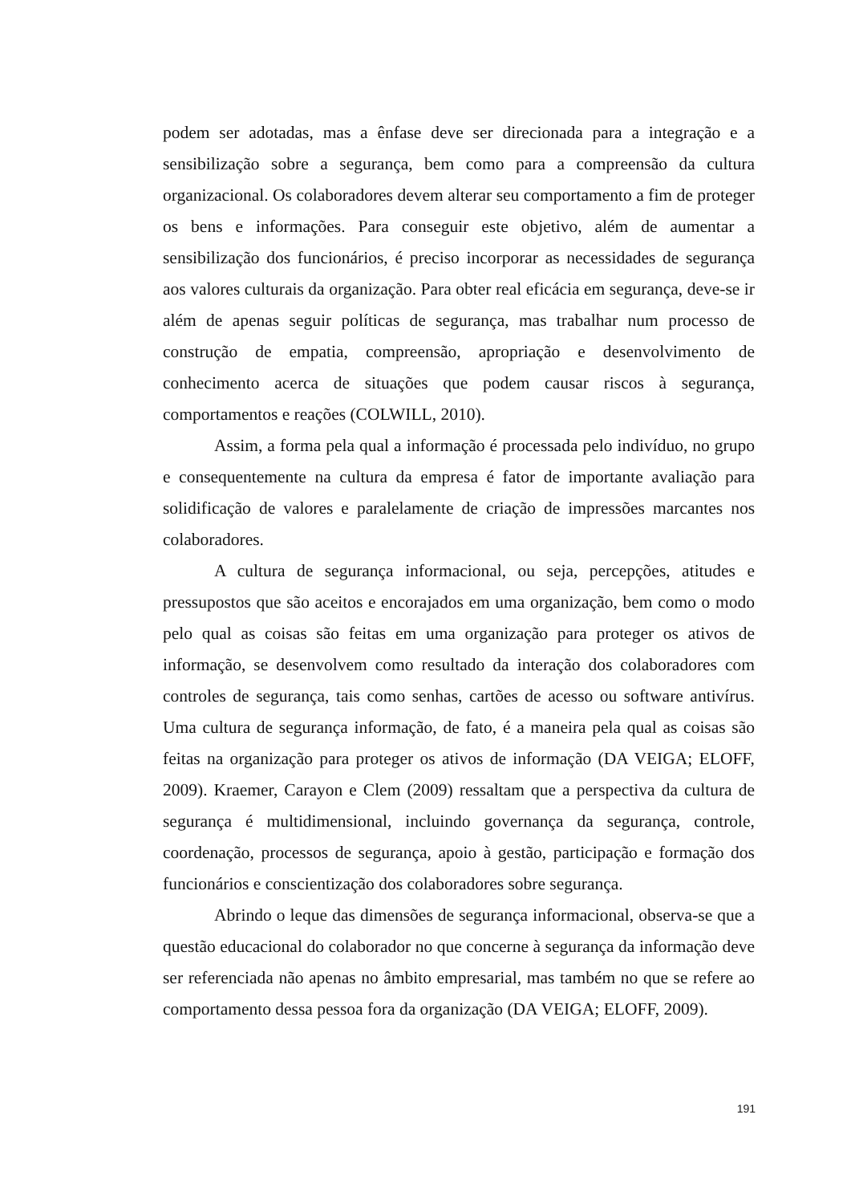podem ser adotadas, mas a ênfase deve ser direcionada para a integração e a sensibilização sobre a segurança, bem como para a compreensão da cultura organizacional. Os colaboradores devem alterar seu comportamento a fim de proteger os bens e informações. Para conseguir este objetivo, além de aumentar a sensibilização dos funcionários, é preciso incorporar as necessidades de segurança aos valores culturais da organização. Para obter real eficácia em segurança, deve-se ir além de apenas seguir políticas de segurança, mas trabalhar num processo de construção de empatia, compreensão, apropriação e desenvolvimento de conhecimento acerca de situações que podem causar riscos à segurança, comportamentos e reações (COLWILL, 2010).
Assim, a forma pela qual a informação é processada pelo indivíduo, no grupo e consequentemente na cultura da empresa é fator de importante avaliação para solidificação de valores e paralelamente de criação de impressões marcantes nos colaboradores.
A cultura de segurança informacional, ou seja, percepções, atitudes e pressupostos que são aceitos e encorajados em uma organização, bem como o modo pelo qual as coisas são feitas em uma organização para proteger os ativos de informação, se desenvolvem como resultado da interação dos colaboradores com controles de segurança, tais como senhas, cartões de acesso ou software antivírus. Uma cultura de segurança informação, de fato, é a maneira pela qual as coisas são feitas na organização para proteger os ativos de informação (DA VEIGA; ELOFF, 2009). Kraemer, Carayon e Clem (2009) ressaltam que a perspectiva da cultura de segurança é multidimensional, incluindo governança da segurança, controle, coordenação, processos de segurança, apoio à gestão, participação e formação dos funcionários e conscientização dos colaboradores sobre segurança.
Abrindo o leque das dimensões de segurança informacional, observa-se que a questão educacional do colaborador no que concerne à segurança da informação deve ser referenciada não apenas no âmbito empresarial, mas também no que se refere ao comportamento dessa pessoa fora da organização (DA VEIGA; ELOFF, 2009).
191